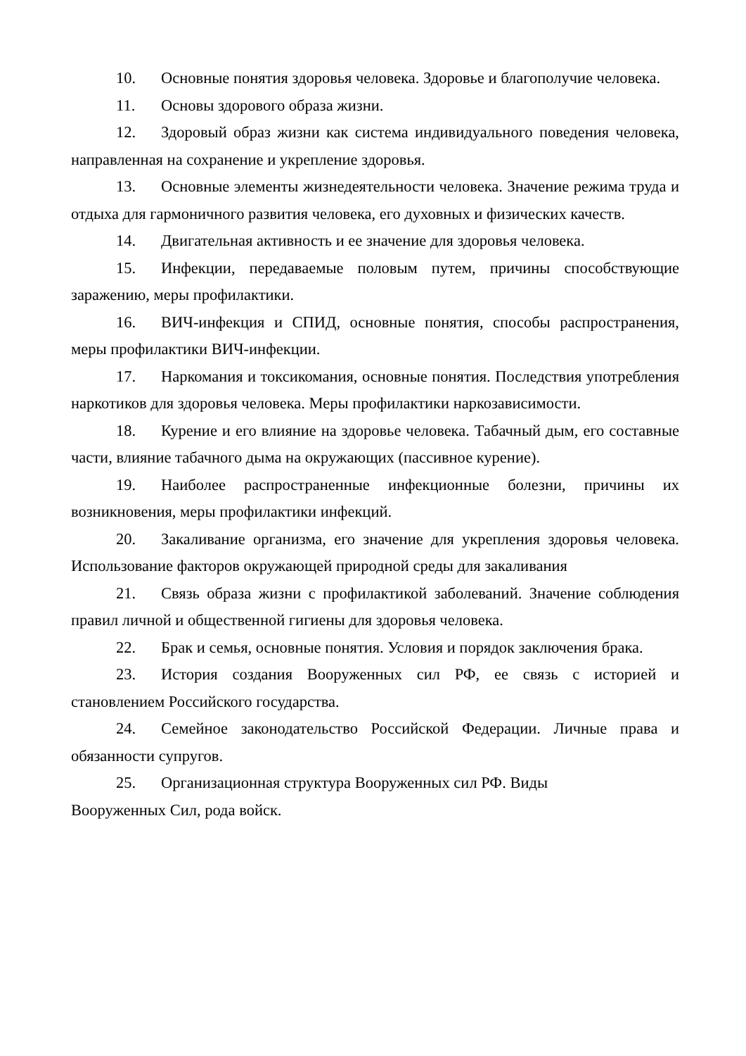10. Основные понятия здоровья человека. Здоровье и благополучие человека.
11. Основы здорового образа жизни.
12. Здоровый образ жизни как система индивидуального поведения человека, направленная на сохранение и укрепление здоровья.
13. Основные элементы жизнедеятельности человека. Значение режима труда и отдыха для гармоничного развития человека, его духовных и физических качеств.
14. Двигательная активность и ее значение для здоровья человека.
15. Инфекции, передаваемые половым путем, причины способствующие заражению, меры профилактики.
16. ВИЧ-инфекция и СПИД, основные понятия, способы распространения, меры профилактики ВИЧ-инфекции.
17. Наркомания и токсикомания, основные понятия. Последствия употребления наркотиков для здоровья человека. Меры профилактики наркозависимости.
18. Курение и его влияние на здоровье человека. Табачный дым, его составные части, влияние табачного дыма на окружающих (пассивное курение).
19. Наиболее распространенные инфекционные болезни, причины их возникновения, меры профилактики инфекций.
20. Закаливание организма, его значение для укрепления здоровья человека. Использование факторов окружающей природной среды для закаливания
21. Связь образа жизни с профилактикой заболеваний. Значение соблюдения правил личной и общественной гигиены для здоровья человека.
22. Брак и семья, основные понятия. Условия и порядок заключения брака.
23. История создания Вооруженных сил РФ, ее связь с историей и становлением Российского государства.
24. Семейное законодательство Российской Федерации. Личные права и обязанности супругов.
25. Организационная структура Вооруженных сил РФ. Виды
Вооруженных Сил, рода войск.